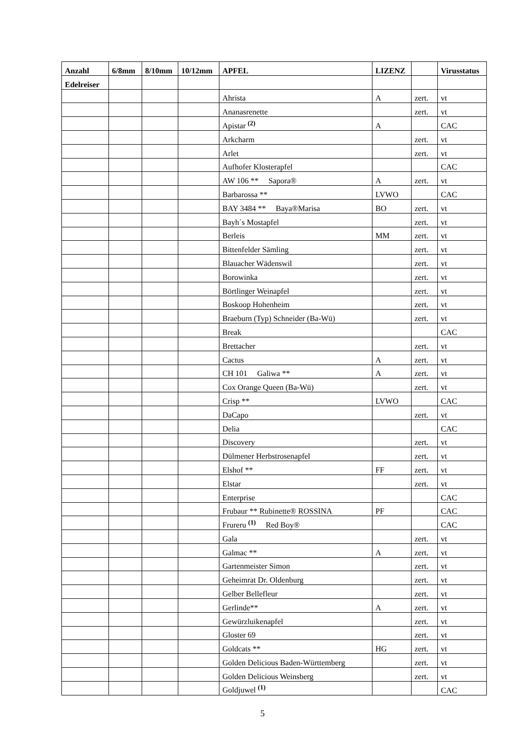| Anzahl | 6/8mm | 8/10mm | 10/12mm | APFEL | LIZENZ | | Virusstatus |
| --- | --- | --- | --- | --- | --- | --- | --- |
| Edelreiser | | | | | | | |
| | | | | Ahrista | A | zert. | vt |
| | | | | Ananasrenette | | zert. | vt |
| | | | | Apistar <sup>(2)</sup> | A | | CAC |
| | | | | Arkcharm | | zert. | vt |
| | | | | Arlet | | zert. | vt |
| | | | | Aufhofer Klosterapfel | | | CAC |
| | | | | AW 106 ** Sapora® | A | zert. | vt |
| | | | | Barbarossa ** | LVWO | | CAC |
| | | | | BAY 3484 ** Baya®Marisa | BO | zert. | vt |
| | | | | Bayh´s Mostapfel | | zert. | vt |
| | | | | Berleis | MM | zert. | vt |
| | | | | Bittenfelder Sämling | | zert. | vt |
| | | | | Blauacher Wädenswil | | zert. | vt |
| | | | | Borowinka | | zert. | vt |
| | | | | Börtlinger Weinapfel | | zert. | vt |
| | | | | Boskoop Hohenheim | | zert. | vt |
| | | | | Braeburn (Typ) Schneider (Ba-Wü) | | zert. | vt |
| | | | | Break | | | CAC |
| | | | | Brettacher | | zert. | vt |
| | | | | Cactus | A | zert. | vt |
| | | | | CH 101 Galiwa ** | A | zert. | vt |
| | | | | Cox Orange Queen (Ba-Wü) | | zert. | vt |
| | | | | Crisp ** | LVWO | | CAC |
| | | | | DaCapo | | zert. | vt |
| | | | | Delia | | | CAC |
| | | | | Discovery | | zert. | vt |
| | | | | Dülmener Herbstrosenapfel | | zert. | vt |
| | | | | Elshof ** | FF | zert. | vt |
| | | | | Elstar | | zert. | vt |
| | | | | Enterprise | | | CAC |
| | | | | Frubaur ** Rubinette® ROSSINA | PF | | CAC |
| | | | | Frureru <sup>(1)</sup> Red Boy® | | | CAC |
| | | | | Gala | | zert. | vt |
| | | | | Galmac ** | A | zert. | vt |
| | | | | Gartenmeister Simon | | zert. | vt |
| | | | | Geheimrat Dr. Oldenburg | | zert. | vt |
| | | | | Gelber Bellefleur | | zert. | vt |
| | | | | Gerlinde** | A | zert. | vt |
| | | | | Gewürzluikenapfel | | zert. | vt |
| | | | | Gloster 69 | | zert. | vt |
| | | | | Goldcats ** | HG | zert. | vt |
| | | | | Golden Delicious Baden-Württemberg | | zert. | vt |
| | | | | Golden Delicious Weinsberg | | zert. | vt |
| | | | | Goldjuwel <sup>(1)</sup> | | | CAC |
5